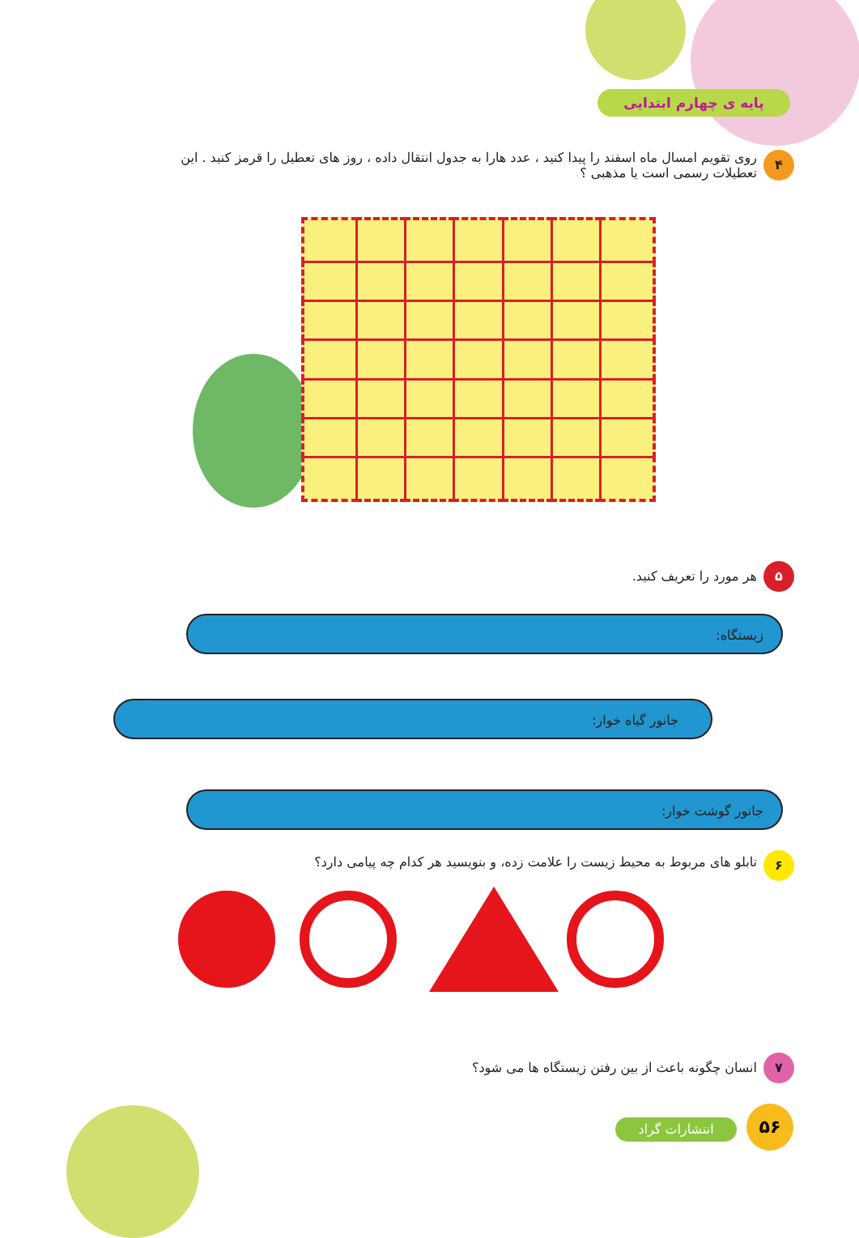پایه ی چهارم ابتدایی
۴
روی تقویم امسال ماه اسفند را پیدا کنید ، عدد هارا به جدول انتقال داده ، روز های تعطیل را قرمز کنید . این تعطیلات رسمی است یا مذهبی ؟
۵
هر مورد را تعریف کنید.
زیستگاه:
جانور گیاه خوار:
جانور گوشت خوار:
۶
تابلو های مربوط به محیط زیست را علامت زده، و بنویسید هر کدام چه پیامی دارد؟
۷
انسان چگونه باعث از بین رفتن زیستگاه ها می شود؟
انتشارات گراد
۵۶